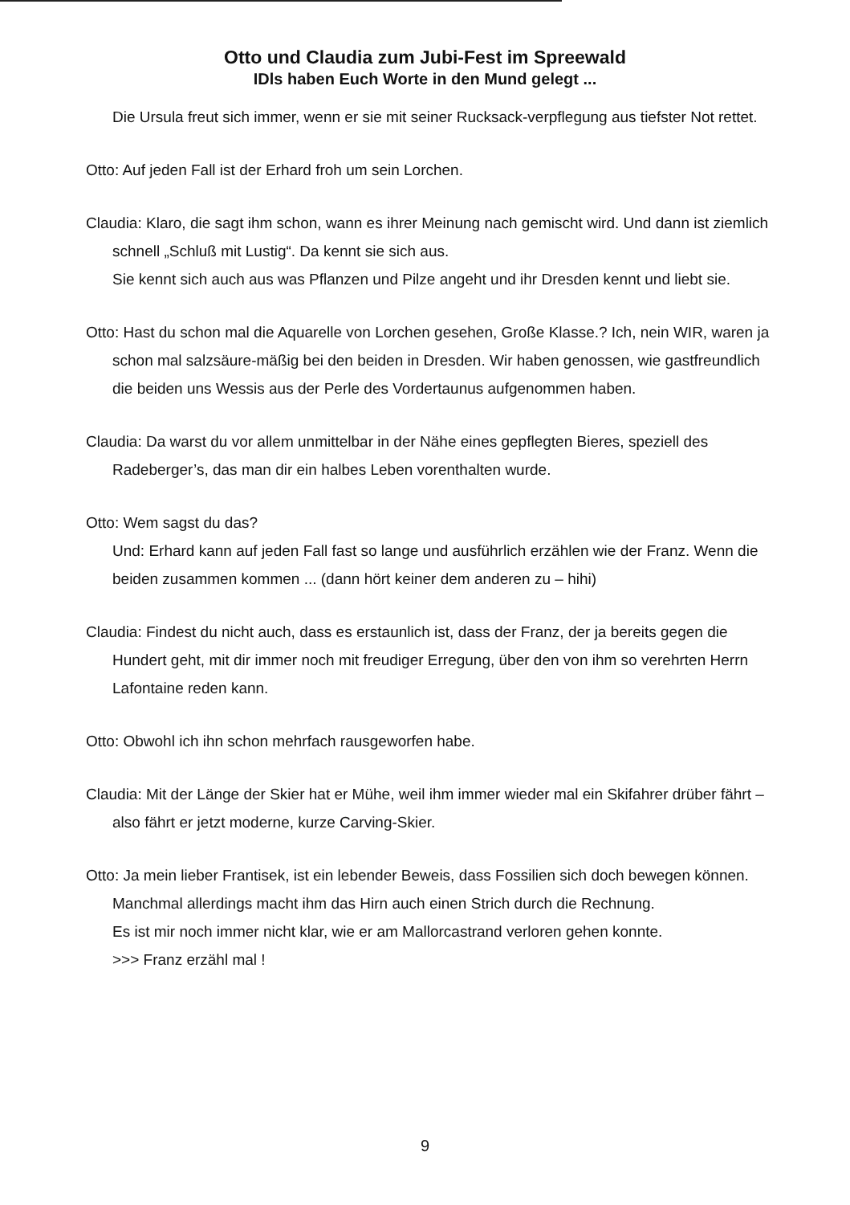Otto und Claudia zum Jubi-Fest im Spreewald
IDls haben Euch Worte in den Mund gelegt ...
Die Ursula freut sich immer, wenn er sie mit seiner Rucksack-verpflegung aus tiefster Not rettet.
Otto: Auf jeden Fall ist der Erhard froh um sein Lorchen.
Claudia: Klaro, die sagt ihm schon, wann es ihrer Meinung nach gemischt wird. Und dann ist ziemlich schnell „Schluß mit Lustig“. Da kennt sie sich aus.
Sie kennt sich auch aus was Pflanzen und Pilze angeht und ihr Dresden kennt und liebt sie.
Otto: Hast du schon mal die Aquarelle von Lorchen gesehen, Große Klasse.? Ich, nein WIR, waren ja schon mal salzsäure-mäßig bei den beiden in Dresden. Wir haben genossen, wie gastfreundlich die beiden uns Wessis aus der Perle des Vordertaunus aufgenommen haben.
Claudia: Da warst du vor allem unmittelbar in der Nähe eines gepflegten Bieres, speziell des Radeberger’s, das man dir ein halbes Leben vorenthalten wurde.
Otto: Wem sagst du das?
Und: Erhard kann auf jeden Fall fast so lange und ausführlich erzählen wie der Franz. Wenn die beiden zusammen kommen ... (dann hört keiner dem anderen zu – hihi)
Claudia: Findest du nicht auch, dass es erstaunlich ist, dass der Franz, der ja bereits gegen die Hundert geht, mit dir immer noch mit freudiger Erregung, über den von ihm so verehrten Herrn Lafontaine reden kann.
Otto: Obwohl ich ihn schon mehrfach rausgeworfen habe.
Claudia: Mit der Länge der Skier hat er Mühe, weil ihm immer wieder mal ein Skifahrer drüber fährt – also fährt er jetzt moderne, kurze Carving-Skier.
Otto: Ja mein lieber Frantisek, ist ein lebender Beweis, dass Fossilien sich doch bewegen können. Manchmal allerdings macht ihm das Hirn auch einen Strich durch die Rechnung.
Es ist mir noch immer nicht klar, wie er am Mallorcastrand verloren gehen konnte.
>>> Franz erzähl mal !
9